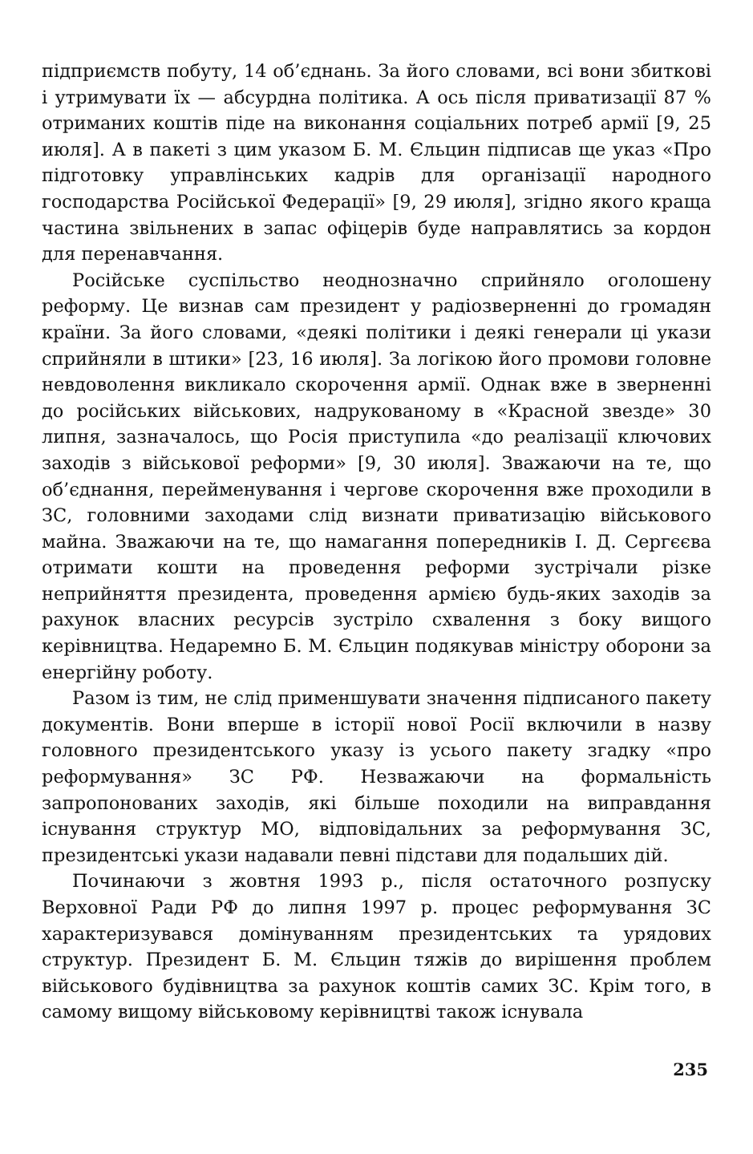підприємств побуту, 14 об’єднань. За його словами, всі вони збиткові і утримувати їх — абсурдна політика. А ось після приватизації 87 % отриманих коштів піде на виконання соціальних потреб армії [9, 25 июля]. А в пакеті з цим указом Б. М. Єльцин підписав ще указ «Про підготовку управлінських кадрів для організації народного господарства Російської Федерації» [9, 29 июля], згідно якого краща частина звільнених в запас офіцерів буде направлятись за кордон для перенавчання.
Російське суспільство неоднозначно сприйняло оголошену реформу. Це визнав сам президент у радіозверненні до громадян країни. За його словами, «деякі політики і деякі генерали ці укази сприйняли в штики» [23, 16 июля]. За логікою його промови головне невдоволення викликало скорочення армії. Однак вже в зверненні до російських військових, надрукованому в «Красной звезде» 30 липня, зазначалось, що Росія приступила «до реалізації ключових заходів з військової реформи» [9, 30 июля]. Зважаючи на те, що об’єднання, перейменування і чергове скорочення вже проходили в ЗС, головними заходами слід визнати приватизацію військового майна. Зважаючи на те, що намагання попередників І. Д. Сергєєва отримати кошти на проведення реформи зустрічали різке неприйняття президента, проведення армією будь-яких заходів за рахунок власних ресурсів зустріло схвалення з боку вищого керівництва. Недаремно Б. М. Єльцин подякував міністру оборони за енергійну роботу.
Разом із тим, не слід применшувати значення підписаного пакету документів. Вони вперше в історії нової Росії включили в назву головного президентського указу із усього пакету згадку «про реформування» ЗС РФ. Незважаючи на формальність запропонованих заходів, які більше походили на виправдання існування структур МО, відповідальних за реформування ЗС, президентські укази надавали певні підстави для подальших дій.
Починаючи з жовтня 1993 р., після остаточного розпуску Верховної Ради РФ до липня 1997 р. процес реформування ЗС характеризувався домінуванням президентських та урядових структур. Президент Б. М. Єльцин тяжів до вирішення проблем військового будівництва за рахунок коштів самих ЗС. Крім того, в самому вищому військовому керівництві також існувала
235